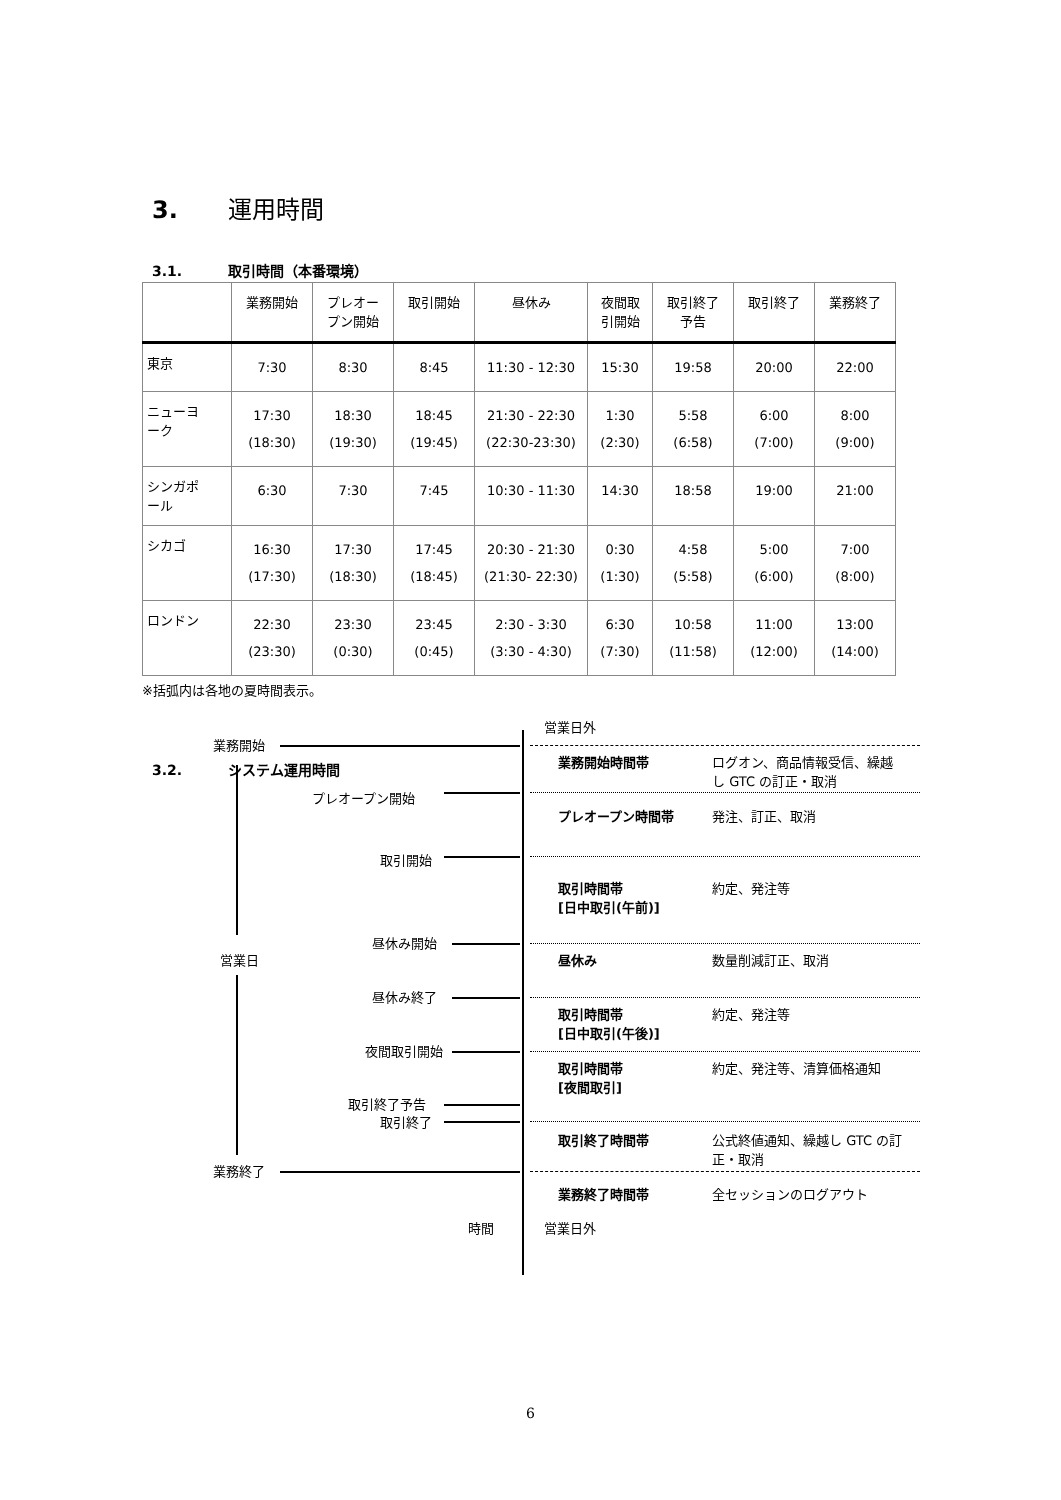3. 運用時間
3.1. 取引時間（本番環境）
| | 業務開始 | プレオー プン開始 | 取引開始 | 昼休み | 夜間取 引開始 | 取引終了 予告 | 取引終了 | 業務終了 |
| --- | --- | --- | --- | --- | --- | --- | --- | --- |
| 東京 | 7:30 | 8:30 | 8:45 | 11:30 - 12:30 | 15:30 | 19:58 | 20:00 | 22:00 |
| ニューヨ ーク | 17:30 (18:30) | 18:30 (19:30) | 18:45 (19:45) | 21:30 - 22:30 (22:30-23:30) | 1:30 (2:30) | 5:58 (6:58) | 6:00 (7:00) | 8:00 (9:00) |
| シンガポ ール | 6:30 | 7:30 | 7:45 | 10:30 - 11:30 | 14:30 | 18:58 | 19:00 | 21:00 |
| シカゴ | 16:30 (17:30) | 17:30 (18:30) | 17:45 (18:45) | 20:30 - 21:30 (21:30- 22:30) | 0:30 (1:30) | 4:58 (5:58) | 5:00 (6:00) | 7:00 (8:00) |
| ロンドン | 22:30 (23:30) | 23:30 (0:30) | 23:45 (0:45) | 2:30 - 3:30 (3:30 - 4:30) | 6:30 (7:30) | 10:58 (11:58) | 11:00 (12:00) | 13:00 (14:00) |
※括弧内は各地の夏時間表示。
3.2. システム運用時間
営業日外
業務開始
業務開始時間帯
ログオン、商品情報受信、繰越
し GTC の訂正・取消
プレオープン開始
プレオープン時間帯 発注、訂正、取消
取引開始
取引時間帯
[日中取引(午前)]
約定、発注等
昼休み開始
営業日 昼休み 数量削減訂正、取消
昼休み終了
取引時間帯
[日中取引(午後)]
約定、発注等
夜間取引開始
取引時間帯
[夜間取引]
約定、発注等、清算価格通知
取引終了予告
取引終了
取引終了時間帯
公式終値通知、繰越し GTC の訂
正・取消
業務終了
業務終了時間帯 全セッションのログアウト
時間 営業日外
6